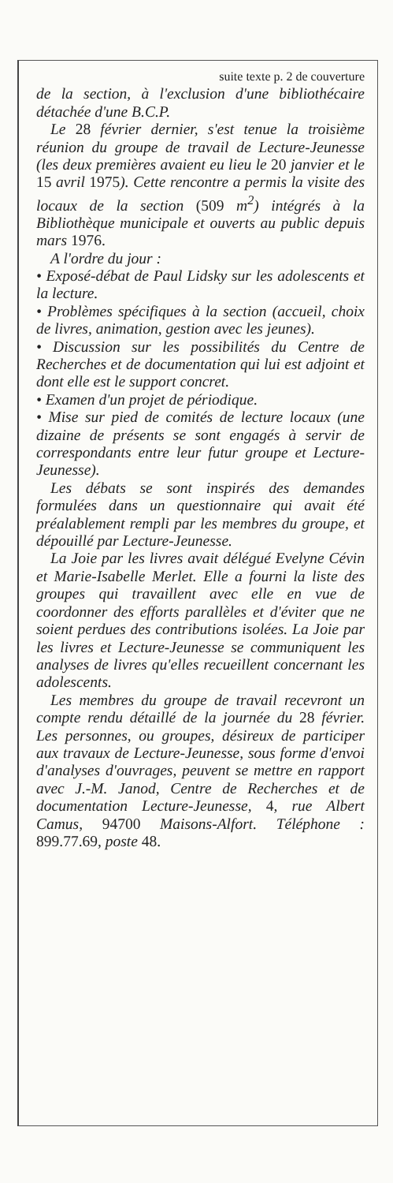suite texte p. 2 de couverture
de la section, à l'exclusion d'une bibliothécaire détachée d'une B.C.P.
Le 28 février dernier, s'est tenue la troisième réunion du groupe de travail de Lecture-Jeunesse (les deux premières avaient eu lieu le 20 janvier et le 15 avril 1975). Cette rencontre a permis la visite des locaux de la section (509 m<sup>2</sup>) intégrés à la Bibliothèque municipale et ouverts au public depuis mars 1976.
A l'ordre du jour :
• Exposé-débat de Paul Lidsky sur les adolescents et la lecture.
• Problèmes spécifiques à la section (accueil, choix de livres, animation, gestion avec les jeunes).
• Discussion sur les possibilités du Centre de Recherches et de documentation qui lui est adjoint et dont elle est le support concret.
• Examen d'un projet de périodique.
• Mise sur pied de comités de lecture locaux (une dizaine de présents se sont engagés à servir de correspondants entre leur futur groupe et Lecture-Jeunesse).
Les débats se sont inspirés des demandes formulées dans un questionnaire qui avait été préalablement rempli par les membres du groupe, et dépouillé par Lecture-Jeunesse.
La Joie par les livres avait délégué Evelyne Cévin et Marie-Isabelle Merlet. Elle a fourni la liste des groupes qui travaillent avec elle en vue de coordonner des efforts parallèles et d'éviter que ne soient perdues des contributions isolées. La Joie par les livres et Lecture-Jeunesse se communiquent les analyses de livres qu'elles recueillent concernant les adolescents.
Les membres du groupe de travail recevront un compte rendu détaillé de la journée du 28 février. Les personnes, ou groupes, désireux de participer aux travaux de Lecture-Jeunesse, sous forme d'envoi d'analyses d'ouvrages, peuvent se mettre en rapport avec J.-M. Janod, Centre de Recherches et de documentation Lecture-Jeunesse, 4, rue Albert Camus, 94700 Maisons-Alfort. Téléphone : 899.77.69, poste 48.